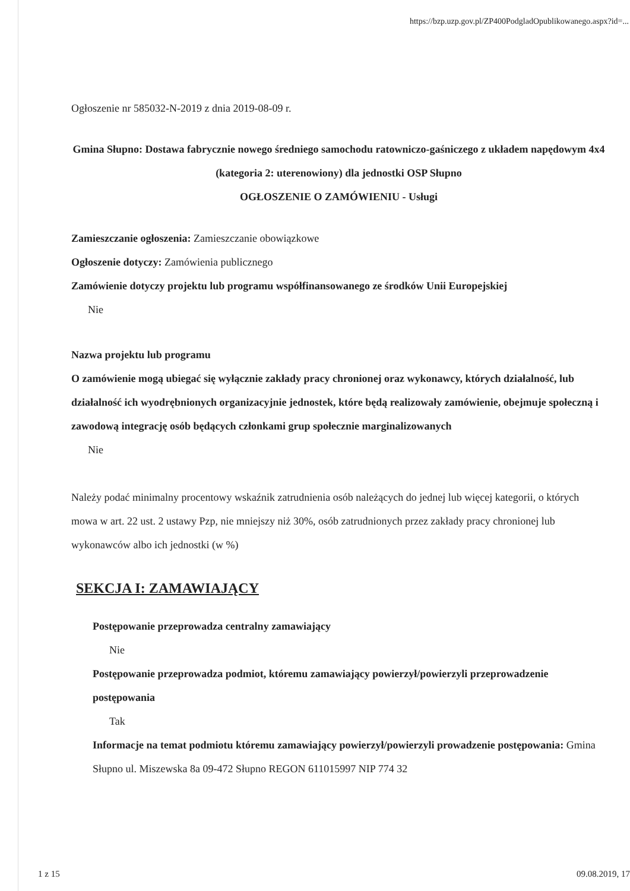https://bzp.uzp.gov.pl/ZP400PodgladOpublikowanego.aspx?id=...
Ogłoszenie nr 585032-N-2019 z dnia 2019-08-09 r.
Gmina Słupno: Dostawa fabrycznie nowego średniego samochodu ratowniczo-gaśniczego z układem napędowym 4x4 (kategoria 2: uterenowiony) dla jednostki OSP Słupno
OGŁOSZENIE O ZAMÓWIENIU - Usługi
Zamieszczanie ogłoszenia: Zamieszczanie obowiązkowe
Ogłoszenie dotyczy: Zamówienia publicznego
Zamówienie dotyczy projektu lub programu współfinansowanego ze środków Unii Europejskiej
Nie
Nazwa projektu lub programu
O zamówienie mogą ubiegać się wyłącznie zakłady pracy chronionej oraz wykonawcy, których działalność, lub działalność ich wyodrębnionych organizacyjnie jednostek, które będą realizowały zamówienie, obejmuje społeczną i zawodową integrację osób będących członkami grup społecznie marginalizowanych
Nie
Należy podać minimalny procentowy wskaźnik zatrudnienia osób należących do jednej lub więcej kategorii, o których mowa w art. 22 ust. 2 ustawy Pzp, nie mniejszy niż 30%, osób zatrudnionych przez zakłady pracy chronionej lub wykonawców albo ich jednostki (w %)
SEKCJA I: ZAMAWIAJĄCY
Postępowanie przeprowadza centralny zamawiający
Nie
Postępowanie przeprowadza podmiot, któremu zamawiający powierzył/powierzyli przeprowadzenie postępowania
Tak
Informacje na temat podmiotu któremu zamawiający powierzył/powierzyli prowadzenie postępowania: Gmina Słupno ul. Miszewska 8a 09-472 Słupno REGON 611015997 NIP 774 32
1 z 15 09.08.2019, 17